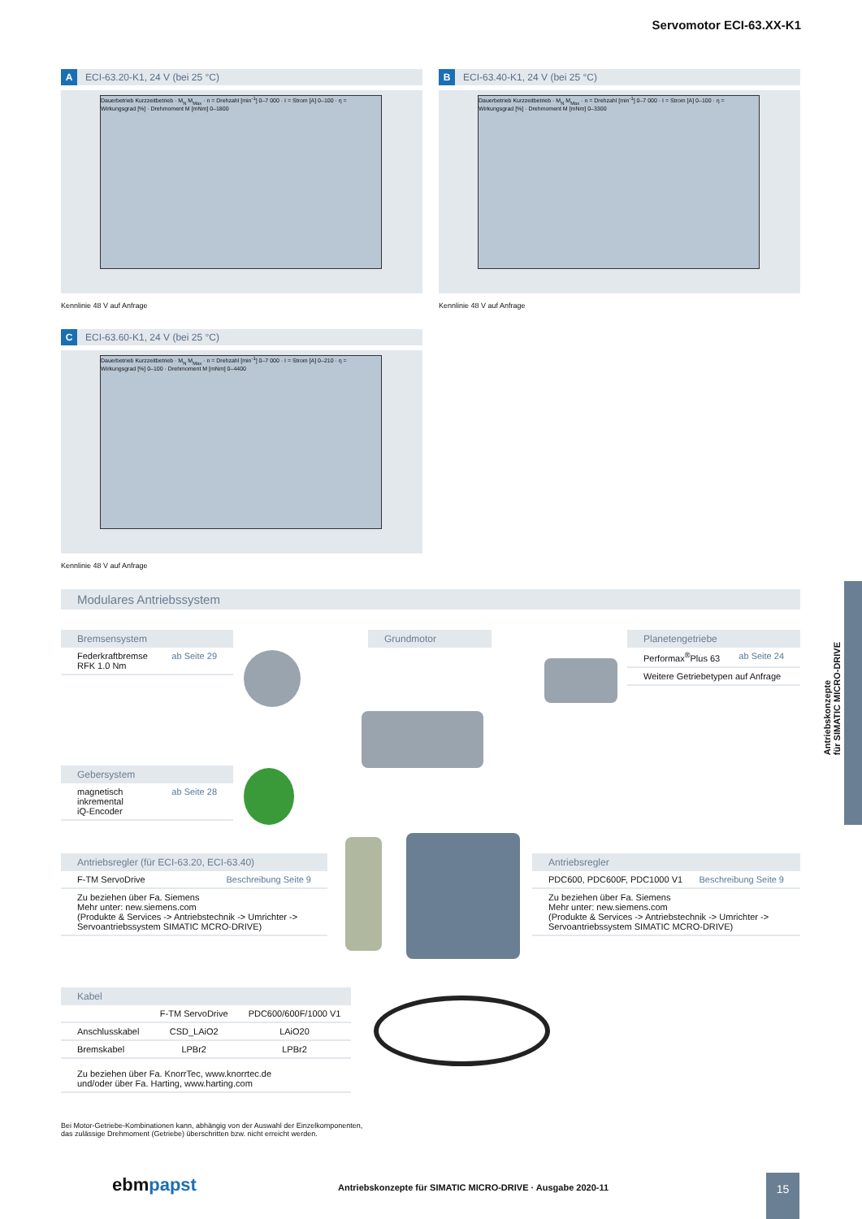Servomotor ECI-63.XX-K1
A ECI-63.20-K1, 24 V (bei 25 °C)
Dauerbetrieb Kurzzeitbetrieb · M<sub>N</sub> M<sub>Max</sub> · n = Drehzahl [min<sup>-1</sup>] 0–7 000 · I = Strom [A] 0–100 · η = Wirkungsgrad [%] · Drehmoment M [mNm] 0–1800
Kennlinie 48 V auf Anfrage
B ECI-63.40-K1, 24 V (bei 25 °C)
Dauerbetrieb Kurzzeitbetrieb · M<sub>N</sub> M<sub>Max</sub> · n = Drehzahl [min<sup>-1</sup>] 0–7 000 · I = Strom [A] 0–100 · η = Wirkungsgrad [%] · Drehmoment M [mNm] 0–3300
Kennlinie 48 V auf Anfrage
C ECI-63.60-K1, 24 V (bei 25 °C)
Dauerbetrieb Kurzzeitbetrieb · M<sub>N</sub> M<sub>Max</sub> · n = Drehzahl [min<sup>-1</sup>] 0–7 000 · I = Strom [A] 0–210 · η = Wirkungsgrad [%] 0–100 · Drehmoment M [mNm] 0–4400
Kennlinie 48 V auf Anfrage
Modulares Antriebssystem
Bremsensystem
Federkraftbremse
RFK 1.0 Nm ab Seite 29
Grundmotor
Planetengetriebe
Performax<sup>®</sup>Plus 63 ab Seite 24
Weitere Getriebetypen auf Anfrage
Gebersystem
magnetisch
inkremental
iQ-Encoder ab Seite 28
Antriebsregler (für ECI-63.20, ECI-63.40)
F-TM ServoDrive Beschreibung Seite 9
Zu beziehen über Fa. Siemens
Mehr unter: new.siemens.com
(Produkte & Services -> Antriebstechnik -> Umrichter ->
Servoantriebssystem SIMATIC MCRO-DRIVE)
Antriebsregler
PDC600, PDC600F, PDC1000 V1 Beschreibung Seite 9
Zu beziehen über Fa. Siemens
Mehr unter: new.siemens.com
(Produkte & Services -> Antriebstechnik -> Umrichter ->
Servoantriebssystem SIMATIC MCRO-DRIVE)
Kabel
| | F-TM ServoDrive | PDC600/600F/1000 V1 |
| --- | --- | --- |
| Anschlusskabel | CSD_LAiO2 | LAiO20 |
| Bremskabel | LPBr2 | LPBr2 |
Zu beziehen über Fa. KnorrTec, www.knorrtec.de
und/oder über Fa. Harting, www.harting.com
Bei Motor-Getriebe-Kombinationen kann, abhängig von der Auswahl der Einzelkomponenten,
das zulässige Drehmoment (Getriebe) überschritten bzw. nicht erreicht werden.
Antriebskonzepte
für SIMATIC MICRO-DRIVE
ebmpapst
Antriebskonzepte für SIMATIC MICRO-DRIVE · Ausgabe 2020-11
15